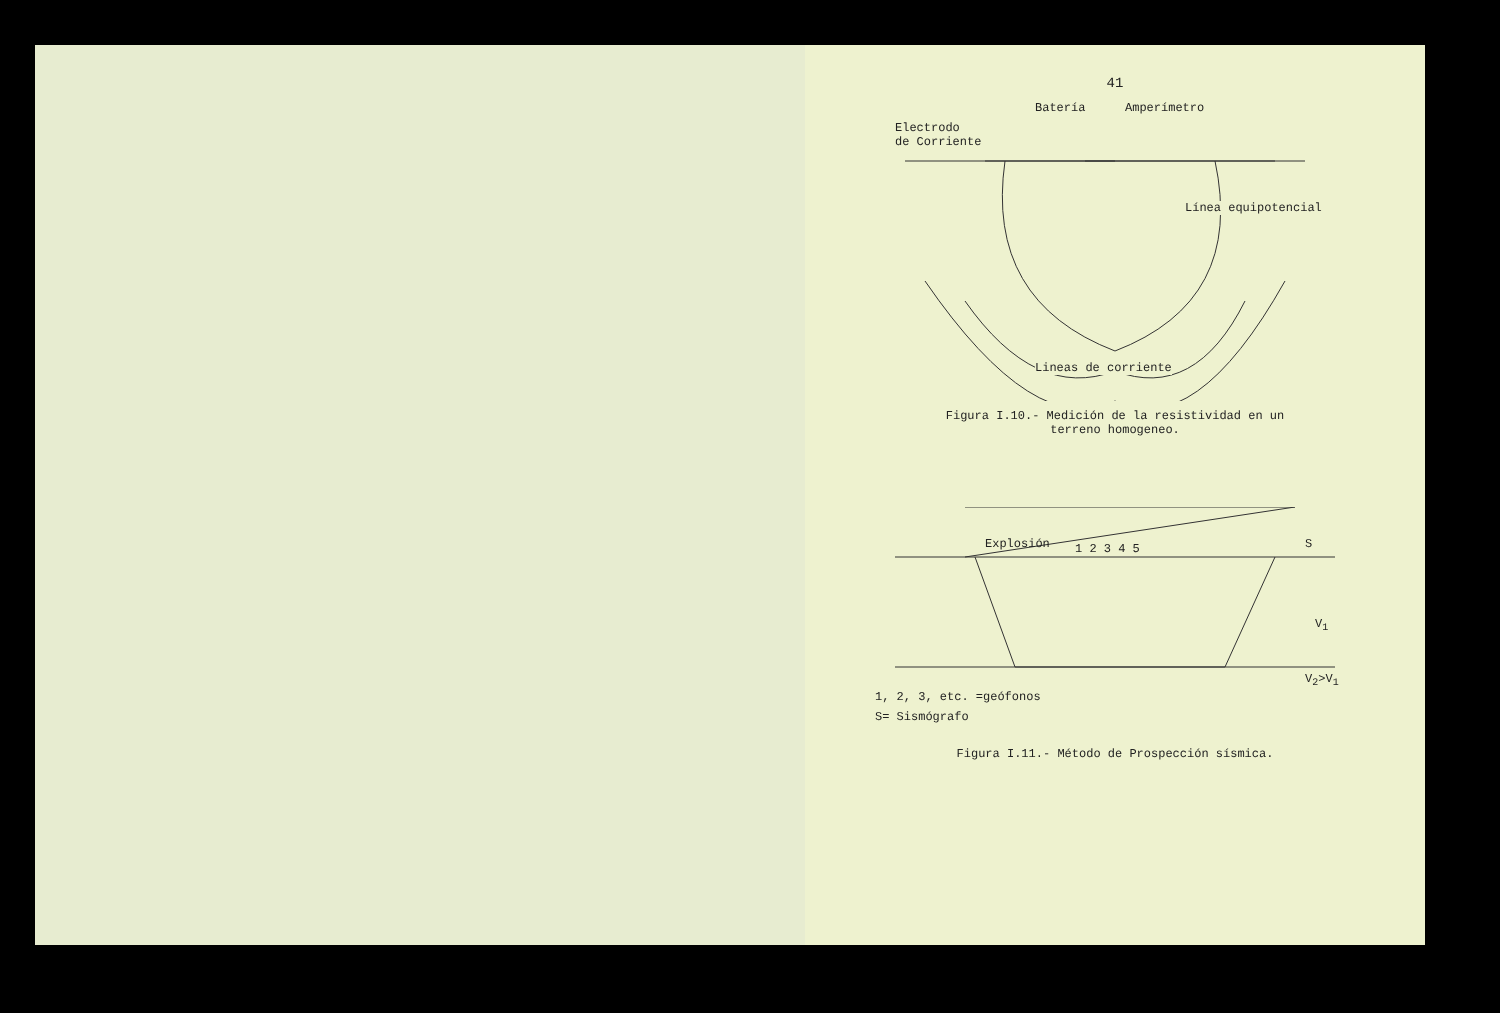41
Electrodo
de Corriente
Batería Amperímetro
Línea equipotencial
Lineas de corriente
Figura I.10.- Medición de la resistividad en un
terreno homogeneo.
Explosión S
V<sub>1</sub>
V<sub>2</sub>>V<sub>1</sub>
1 2 3 4 5
1, 2, 3, etc. =geófonos
S= Sismógrafo
Figura I.11.- Método de Prospección sísmica.